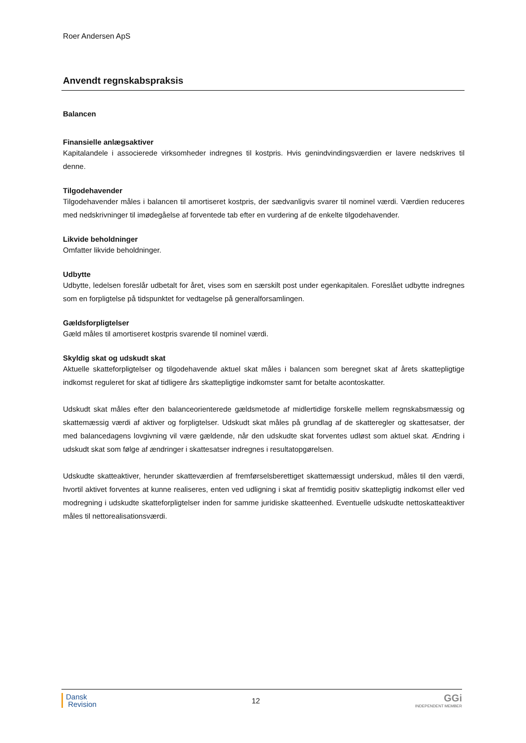Roer Andersen ApS
Anvendt regnskabspraksis
Balancen
Finansielle anlægsaktiver
Kapitalandele i associerede virksomheder indregnes til kostpris. Hvis genindvindingsværdien er lavere nedskrives til denne.
Tilgodehavender
Tilgodehavender måles i balancen til amortiseret kostpris, der sædvanligvis svarer til nominel værdi. Værdien reduceres med nedskrivninger til imødegåelse af forventede tab efter en vurdering af de enkelte tilgodehavender.
Likvide beholdninger
Omfatter likvide beholdninger.
Udbytte
Udbytte, ledelsen foreslår udbetalt for året, vises som en særskilt post under egenkapitalen. Foreslået udbytte indregnes som en forpligtelse på tidspunktet for vedtagelse på generalforsamlingen.
Gældsforpligtelser
Gæld måles til amortiseret kostpris svarende til nominel værdi.
Skyldig skat og udskudt skat
Aktuelle skatteforpligtelser og tilgodehavende aktuel skat måles i balancen som beregnet skat af årets skattepligtige indkomst reguleret for skat af tidligere års skattepligtige indkomster samt for betalte acontoskatter.
Udskudt skat måles efter den balanceorienterede gældsmetode af midlertidige forskelle mellem regnskabsmæssig og skattemæssig værdi af aktiver og forpligtelser. Udskudt skat måles på grundlag af de skatteregler og skattesatser, der med balancedagens lovgivning vil være gældende, når den udskudte skat forventes udløst som aktuel skat. Ændring i udskudt skat som følge af ændringer i skattesatser indregnes i resultatopgørelsen.
Udskudte skatteaktiver, herunder skatteværdien af fremførselsberettiget skattemæssigt underskud, måles til den værdi, hvortil aktivet forventes at kunne realiseres, enten ved udligning i skat af fremtidig positiv skattepligtig indkomst eller ved modregning i udskudte skatteforpligtelser inden for samme juridiske skatteenhed. Eventuelle udskudte nettoskatteaktiver måles til nettorealisationsværdi.
Dansk
Revision
12
GGi
INDEPENDENT MEMBER